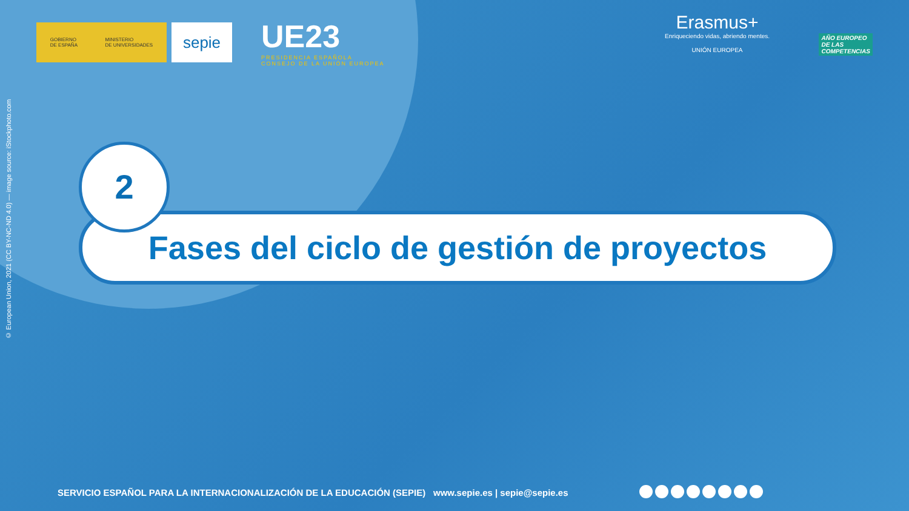© European Union, 2021 (CC BY-NC-ND 4.0) — image source: iStockphoto.com
GOBIERNO
DE ESPAÑA MINISTERIO
DE UNIVERSIDADES
sepie
UE23
PRESIDENCIA ESPAÑOLA
CONSEJO DE LA UNIÓN EUROPEA
Erasmus+
Enriqueciendo vidas, abriendo mentes.
UNIÓN EUROPEA
AÑO EUROPEO
DE LAS
COMPETENCIAS
2
Fases del ciclo de gestión de proyectos
SERVICIO ESPAÑOL PARA LA INTERNACIONALIZACIÓN DE LA EDUCACIÓN (SEPIE) www.sepie.es | sepie@sepie.es